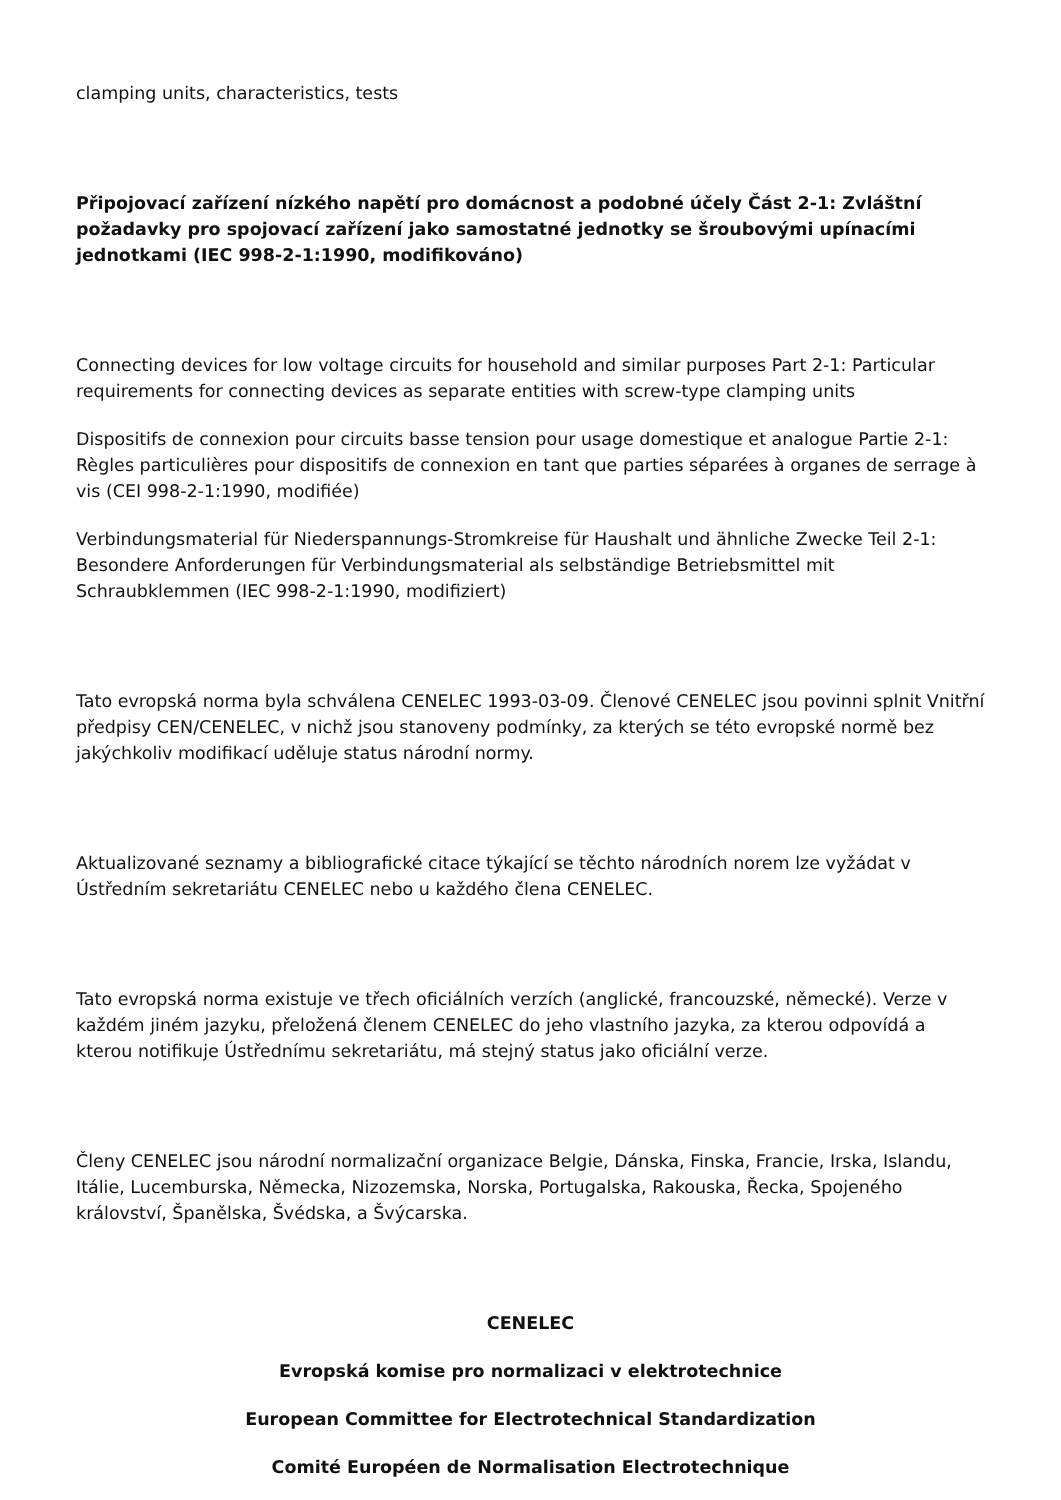clamping units, characteristics, tests
Připojovací zařízení nízkého napětí pro domácnost a podobné účely Část 2-1: Zvláštní požadavky pro spojovací zařízení jako samostatné jednotky se šroubovými upínacími jednotkami (IEC 998-2-1:1990, modifikováno)
Connecting devices for low voltage circuits for household and similar purposes Part 2-1: Particular requirements for connecting devices as separate entities with screw-type clamping units
Dispositifs de connexion pour circuits basse tension pour usage domestique et analogue Partie 2-1: Règles particulières pour dispositifs de connexion en tant que parties séparées à organes de serrage à vis (CEI 998-2-1:1990, modifiée)
Verbindungsmaterial für Niederspannungs-Stromkreise für Haushalt und ähnliche Zwecke Teil 2-1: Besondere Anforderungen für Verbindungsmaterial als selbständige Betriebsmittel mit Schraubklemmen (IEC 998-2-1:1990, modifiziert)
Tato evropská norma byla schválena CENELEC 1993-03-09. Členové CENELEC jsou povinni splnit Vnitřní předpisy CEN/CENELEC, v nichž jsou stanoveny podmínky, za kterých se této evropské normě bez jakýchkoliv modifikací uděluje status národní normy.
Aktualizované seznamy a bibliografické citace týkající se těchto národních norem lze vyžádat v Ústředním sekretariátu CENELEC nebo u každého člena CENELEC.
Tato evropská norma existuje ve třech oficiálních verzích (anglické, francouzské, německé). Verze v každém jiném jazyku, přeložená členem CENELEC do jeho vlastního jazyka, za kterou odpovídá a kterou notifikuje Ústřednímu sekretariátu, má stejný status jako oficiální verze.
Členy CENELEC jsou národní normalizační organizace Belgie, Dánska, Finska, Francie, Irska, Islandu, Itálie, Lucemburska, Německa, Nizozemska, Norska, Portugalska, Rakouska, Řecka, Spojeného království, Španělska, Švédska, a Švýcarska.
CENELEC
Evropská komise pro normalizaci v elektrotechnice
European Committee for Electrotechnical Standardization
Comité Européen de Normalisation Electrotechnique